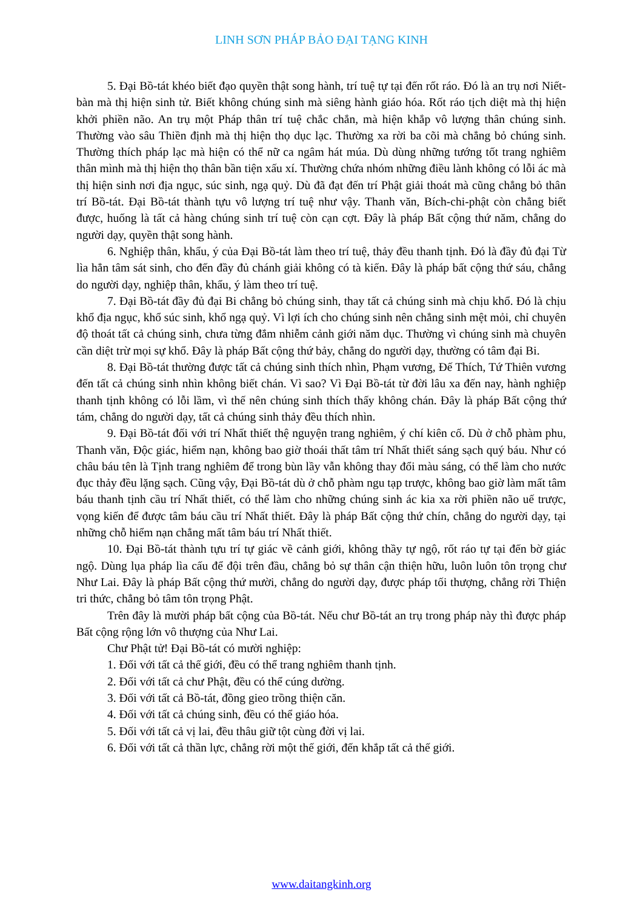LINH SƠN PHÁP BẢO ĐẠI TẠNG KINH
5. Đại Bồ-tát khéo biết đạo quyền thật song hành, trí tuệ tự tại đến rốt ráo. Đó là an trụ nơi Niết-bàn mà thị hiện sinh tử. Biết không chúng sinh mà siêng hành giáo hóa. Rốt ráo tịch diệt mà thị hiện khởi phiền não. An trụ một Pháp thân trí tuệ chắc chắn, mà hiện khắp vô lượng thân chúng sinh. Thường vào sâu Thiền định mà thị hiện thọ dục lạc. Thường xa rời ba cõi mà chẳng bỏ chúng sinh. Thường thích pháp lạc mà hiện có thể nữ ca ngâm hát múa. Dù dùng những tướng tốt trang nghiêm thân mình mà thị hiện thọ thân bần tiện xấu xí. Thường chứa nhóm những điều lành không có lỗi ác mà thị hiện sinh nơi địa ngục, súc sinh, ngạ quỷ. Dù đã đạt đến trí Phật giải thoát mà cũng chẳng bỏ thân trí Bồ-tát. Đại Bồ-tát thành tựu vô lượng trí tuệ như vậy. Thanh văn, Bích-chi-phật còn chẳng biết được, huống là tất cả hàng chúng sinh trí tuệ còn cạn cợt. Đây là pháp Bất cộng thứ năm, chẳng do người dạy, quyền thật song hành.
6. Nghiệp thân, khẩu, ý của Đại Bồ-tát làm theo trí tuệ, thảy đều thanh tịnh. Đó là đầy đủ đại Từ lìa hẳn tâm sát sinh, cho đến đầy đủ chánh giải không có tà kiến. Đây là pháp bất cộng thứ sáu, chẳng do người dạy, nghiệp thân, khẩu, ý làm theo trí tuệ.
7. Đại Bồ-tát đầy đủ đại Bi chẳng bỏ chúng sinh, thay tất cả chúng sinh mà chịu khổ. Đó là chịu khổ địa ngục, khổ súc sinh, khổ ngạ quỷ. Vì lợi ích cho chúng sinh nên chẳng sinh mệt mỏi, chỉ chuyên độ thoát tất cả chúng sinh, chưa từng đắm nhiễm cảnh giới năm dục. Thường vì chúng sinh mà chuyên cần diệt trừ mọi sự khổ. Đây là pháp Bất cộng thứ bảy, chẳng do người dạy, thường có tâm đại Bi.
8. Đại Bồ-tát thường được tất cả chúng sinh thích nhìn, Phạm vương, Đế Thích, Tứ Thiên vương đến tất cả chúng sinh nhìn không biết chán. Vì sao? Vì Đại Bồ-tát từ đời lâu xa đến nay, hành nghiệp thanh tịnh không có lỗi lầm, vì thế nên chúng sinh thích thấy không chán. Đây là pháp Bất cộng thứ tám, chẳng do người dạy, tất cả chúng sinh thảy đều thích nhìn.
9. Đại Bồ-tát đối với trí Nhất thiết thệ nguyện trang nghiêm, ý chí kiên cố. Dù ở chỗ phàm phu, Thanh văn, Độc giác, hiểm nạn, không bao giờ thoái thất tâm trí Nhất thiết sáng sạch quý báu. Như có châu báu tên là Tịnh trang nghiêm để trong bùn lầy vẫn không thay đổi màu sáng, có thể làm cho nước đục thảy đều lặng sạch. Cũng vậy, Đại Bồ-tát dù ở chỗ phàm ngu tạp trược, không bao giờ làm mất tâm báu thanh tịnh cầu trí Nhất thiết, có thể làm cho những chúng sinh ác kia xa rời phiền não uế trược, vọng kiến để được tâm báu cầu trí Nhất thiết. Đây là pháp Bất cộng thứ chín, chẳng do người dạy, tại những chỗ hiểm nạn chẳng mất tâm báu trí Nhất thiết.
10. Đại Bồ-tát thành tựu trí tự giác về cảnh giới, không thầy tự ngộ, rốt ráo tự tại đến bờ giác ngộ. Dùng lụa pháp lìa cấu để đội trên đầu, chẳng bỏ sự thân cận thiện hữu, luôn luôn tôn trọng chư Như Lai. Đây là pháp Bất cộng thứ mười, chẳng do người dạy, được pháp tối thượng, chẳng rời Thiện tri thức, chẳng bỏ tâm tôn trọng Phật.
Trên đây là mười pháp bất cộng của Bồ-tát. Nếu chư Bồ-tát an trụ trong pháp này thì được pháp Bất cộng rộng lớn vô thượng của Như Lai.
Chư Phật tử! Đại Bồ-tát có mười nghiệp:
1. Đối với tất cả thế giới, đều có thể trang nghiêm thanh tịnh.
2. Đối với tất cả chư Phật, đều có thể cúng dường.
3. Đối với tất cả Bồ-tát, đồng gieo trồng thiện căn.
4. Đối với tất cả chúng sinh, đều có thể giáo hóa.
5. Đối với tất cả vị lai, đều thâu giữ tột cùng đời vị lai.
6. Đối với tất cả thần lực, chẳng rời một thế giới, đến khắp tất cả thế giới.
www.daitangkinh.org